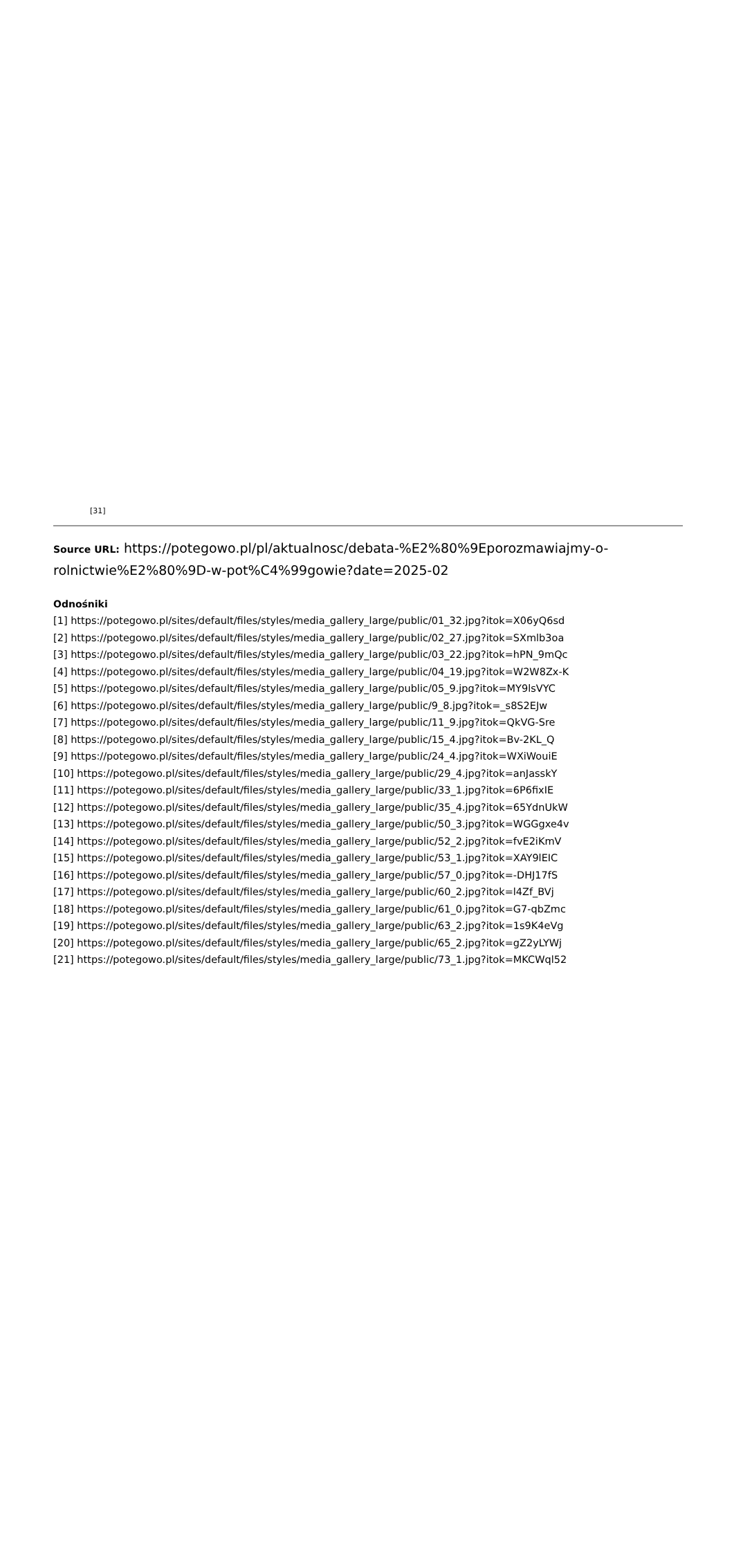[31]
Source URL: https://potegowo.pl/pl/aktualnosc/debata-%E2%80%9Eporozmawiajmy-o-rolnictwie%E2%80%9D-w-pot%C4%99gowie?date=2025-02
Odnośniki
[1] https://potegowo.pl/sites/default/files/styles/media_gallery_large/public/01_32.jpg?itok=X06yQ6sd
[2] https://potegowo.pl/sites/default/files/styles/media_gallery_large/public/02_27.jpg?itok=SXmlb3oa
[3] https://potegowo.pl/sites/default/files/styles/media_gallery_large/public/03_22.jpg?itok=hPN_9mQc
[4] https://potegowo.pl/sites/default/files/styles/media_gallery_large/public/04_19.jpg?itok=W2W8Zx-K
[5] https://potegowo.pl/sites/default/files/styles/media_gallery_large/public/05_9.jpg?itok=MY9lsVYC
[6] https://potegowo.pl/sites/default/files/styles/media_gallery_large/public/9_8.jpg?itok=_s8S2EJw
[7] https://potegowo.pl/sites/default/files/styles/media_gallery_large/public/11_9.jpg?itok=QkVG-Sre
[8] https://potegowo.pl/sites/default/files/styles/media_gallery_large/public/15_4.jpg?itok=Bv-2KL_Q
[9] https://potegowo.pl/sites/default/files/styles/media_gallery_large/public/24_4.jpg?itok=WXiWouiE
[10] https://potegowo.pl/sites/default/files/styles/media_gallery_large/public/29_4.jpg?itok=anJasskY
[11] https://potegowo.pl/sites/default/files/styles/media_gallery_large/public/33_1.jpg?itok=6P6fixIE
[12] https://potegowo.pl/sites/default/files/styles/media_gallery_large/public/35_4.jpg?itok=65YdnUkW
[13] https://potegowo.pl/sites/default/files/styles/media_gallery_large/public/50_3.jpg?itok=WGGgxe4v
[14] https://potegowo.pl/sites/default/files/styles/media_gallery_large/public/52_2.jpg?itok=fvE2iKmV
[15] https://potegowo.pl/sites/default/files/styles/media_gallery_large/public/53_1.jpg?itok=XAY9lEIC
[16] https://potegowo.pl/sites/default/files/styles/media_gallery_large/public/57_0.jpg?itok=-DHJ17fS
[17] https://potegowo.pl/sites/default/files/styles/media_gallery_large/public/60_2.jpg?itok=l4Zf_BVj
[18] https://potegowo.pl/sites/default/files/styles/media_gallery_large/public/61_0.jpg?itok=G7-qbZmc
[19] https://potegowo.pl/sites/default/files/styles/media_gallery_large/public/63_2.jpg?itok=1s9K4eVg
[20] https://potegowo.pl/sites/default/files/styles/media_gallery_large/public/65_2.jpg?itok=gZ2yLYWj
[21] https://potegowo.pl/sites/default/files/styles/media_gallery_large/public/73_1.jpg?itok=MKCWql52